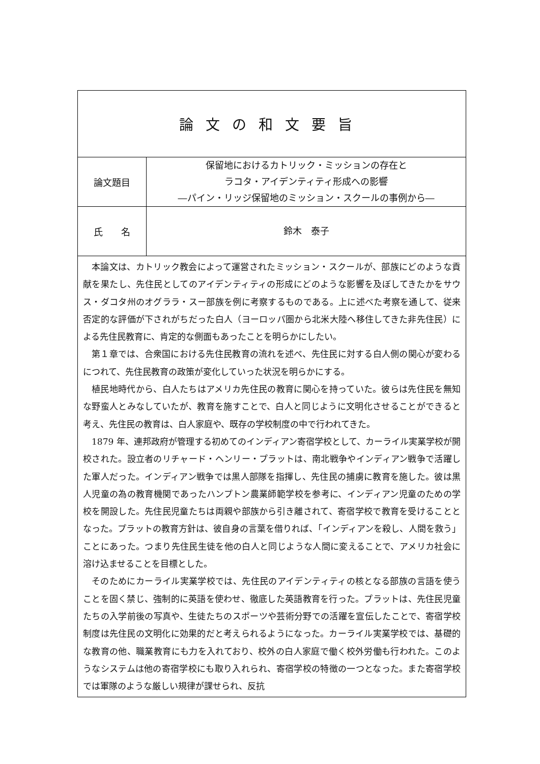| 論文の和文要旨 | |
| 論文題目 | 保留地におけるカトリック・ミッションの存在と ラコタ・アイデンティティ形成への影響 ―パイン・リッジ保留地のミッション・スクールの事例から― |
| 氏 名 | 鈴木 泰子 |
| 本論文は、カトリック教会によって運営されたミッション・スクールが、部族にどのような貢献を果たし、先住民としてのアイデンティティの形成にどのような影響を及ぼしてきたかをサウス・ダコタ州のオグララ・スー部族を例に考察するものである。上に述べた考察を通して、従来否定的な評価が下されがちだった白人（ヨーロッパ圏から北米大陸へ移住してきた非先住民）による先住民教育に、肯定的な側面もあったことを明らかにしたい。 第１章では、合衆国における先住民教育の流れを述べ、先住民に対する白人側の関心が変わるにつれて、先住民教育の政策が変化していった状況を明らかにする。 植民地時代から、白人たちはアメリカ先住民の教育に関心を持っていた。彼らは先住民を無知な野蛮人とみなしていたが、教育を施すことで、白人と同じように文明化させることができると考え、先住民の教育は、白人家庭や、既存の学校制度の中で行われてきた。 1879 年、連邦政府が管理する初めてのインディアン寄宿学校として、カーライル実業学校が開校された。設立者のリチャード・ヘンリー・プラットは、南北戦争やインディアン戦争で活躍した軍人だった。インディアン戦争では黒人部隊を指揮し、先住民の捕虜に教育を施した。彼は黒人児童の為の教育機関であったハンプトン農業師範学校を参考に、インディアン児童のための学校を開設した。先住民児童たちは両親や部族から引き離されて、寄宿学校で教育を受けることとなった。プラットの教育方針は、彼自身の言葉を借りれば、「インディアンを殺し、人間を救う」ことにあった。つまり先住民生徒を他の白人と同じような人間に変えることで、アメリカ社会に溶け込ませることを目標とした。 そのためにカーライル実業学校では、先住民のアイデンティティの核となる部族の言語を使うことを固く禁じ、強制的に英語を使わせ、徹底した英語教育を行った。プラットは、先住民児童たちの入学前後の写真や、生徒たちのスポーツや芸術分野での活躍を宣伝したことで、寄宿学校制度は先住民の文明化に効果的だと考えられるようになった。カーライル実業学校では、基礎的な教育の他、職業教育にも力を入れており、校外の白人家庭で働く校外労働も行われた。このようなシステムは他の寄宿学校にも取り入れられ、寄宿学校の特徴の一つとなった。また寄宿学校では軍隊のような厳しい規律が課せられ、反抗 | |